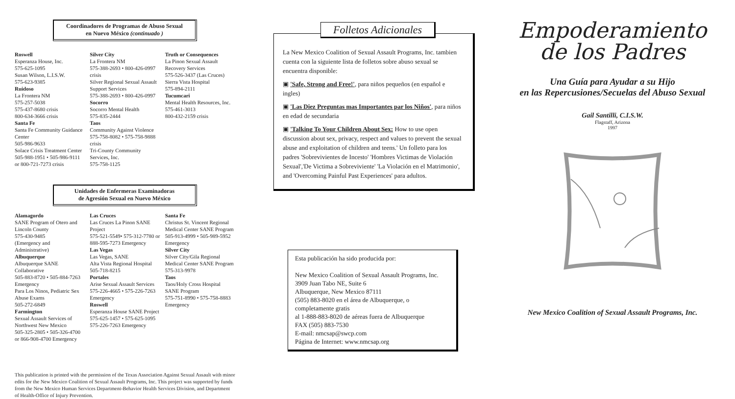Coordinadores de Programas de Abuso Sexual
en Nuevo México (continuado )
Roswell
Esperanza House, Inc.
575-625-1095
Susan Wilson, L.I.S.W.
575-623-9385
Ruidoso
La Frontera NM
575-257-5038
575-437-8680 crisis
800-634-3666 crisis
Santa Fe
Santa Fe Community Guidance Center
505-986-9633
Solace Crisis Treatment Center
505-988-1951 • 505-986-9111 or 800-721-7273 crisis
Silver City
La Frontera NM
575-388-2693 • 800-426-0997 crisis
Silver Regional Sexual Assault Support Services
575-388-2693 • 800-426-0997
Socorro
Socorro Mental Health
575-835-2444
Taos
Community Against Violence
575-758-8082 • 575-758-9888 crisis
Tri-County Community Services, Inc.
575-758-1125
Truth or Consequences
La Pinon Sexual Assault Recovery Services
575-526-3437 (Las Cruces)
Sierra Vista Hospital
575-894-2111
Tucumcari
Mental Health Resources, Inc.
575-461-3013
800-432-2159 crisis
Unidades de Enfermeras Examinadoras
de Agresión Sexual en Nuevo México
Alamagordo
SANE Program of Otero and Lincoln County
575-430-9485
(Emergency and Administrative)
Albuquerque
Albuquerque SANE Collaborative
505-883-8720 • 505-884-7263 Emergency
Para Los Ninos, Pediatric Sex Abuse Exams
505-272-6849
Farmington
Sexual Assault Services of Northwest New Mexico
505-325-2805 • 505-326-4700 or 866-908-4700 Emergency
Las Cruces
Las Cruces La Pinon SANE Project
575-521-5549• 575-312-7780 or 888-595-7273 Emergency
Las Vegas
Las Vegas, SANE
Alta Vista Regional Hospital
505-718-8215
Portales
Arise Sexual Assault Services
575-226-4665 • 575-226-7263 Emergency
Roswell
Esperanza House SANE Project
575-625-1457 • 575-625-1095
575-226-7263 Emergency
Santa Fe
Christus St. Vincent Regional Medical Center SANE Program
505-913-4999 • 505-989-5952 Emergency
Silver City
Silver City/Gila Regional Medical Center SANE Program
575-313-9978
Taos
Taos/Holy Cross Hospital SANE Program
575-751-8990 • 575-758-8883 Emergency
This publication is printed with the permission of the Texas Association Against Sexual Assault with minor edits for the New Mexico Coalition of Sexual Assault Programs, Inc. This project was supported by funds from the New Mexico Human Services Department-Behavior Health Services Division, and Department of Health-Office of Injury Prevention.
Folletos Adicionales
La New Mexico Coalition of Sexual Assault Programs, Inc. tambien cuenta con la siguiente lista de folletos sobre abuso sexual se encuentra disponible:
▣ 'Safe, Strong and Free!', para niños pequeños (en español e ingles)
▣ 'Las Diez Preguntas mas Importantes par los Niños', para niños en edad de secundaria
▣ 'Talking To Your Children About Sex: How to use open discussion about sex, privacy, respect and values to prevent the sexual abuse and exploitation of children and teens.' Un folleto para los padres 'Sobrevivientes de Incesto' 'Hombres Victimas de Violación Sexual','De Victima a Sobreviviente' 'La Violación en el Matrimonio', and 'Overcoming Painful Past Experiences' para adultos.
Esta publicación ha sido producida por:
New Mexico Coalition of Sexual Assault Programs, Inc.
3909 Juan Tabo NE, Suite 6
Albuquerque, New Mexico 87111
(505) 883-8020 en el área de Albuquerque, o completamente gratis
al 1-888-883-8020 de aéreas fuera de Albuquerque
FAX (505) 883-7530
E-mail: nmcsap@swcp.com
Página de Internet: www.nmcsap.org
Empoderamiento
de los Padres
Una Guía para Ayudar a su Hijo
en las Repercusiones/Secuelas del Abuso Sexual
Gail Santilli, C.I.S.W.
Flagstaff, Arizona
1997
New Mexico Coalition of Sexual Assault Programs, Inc.